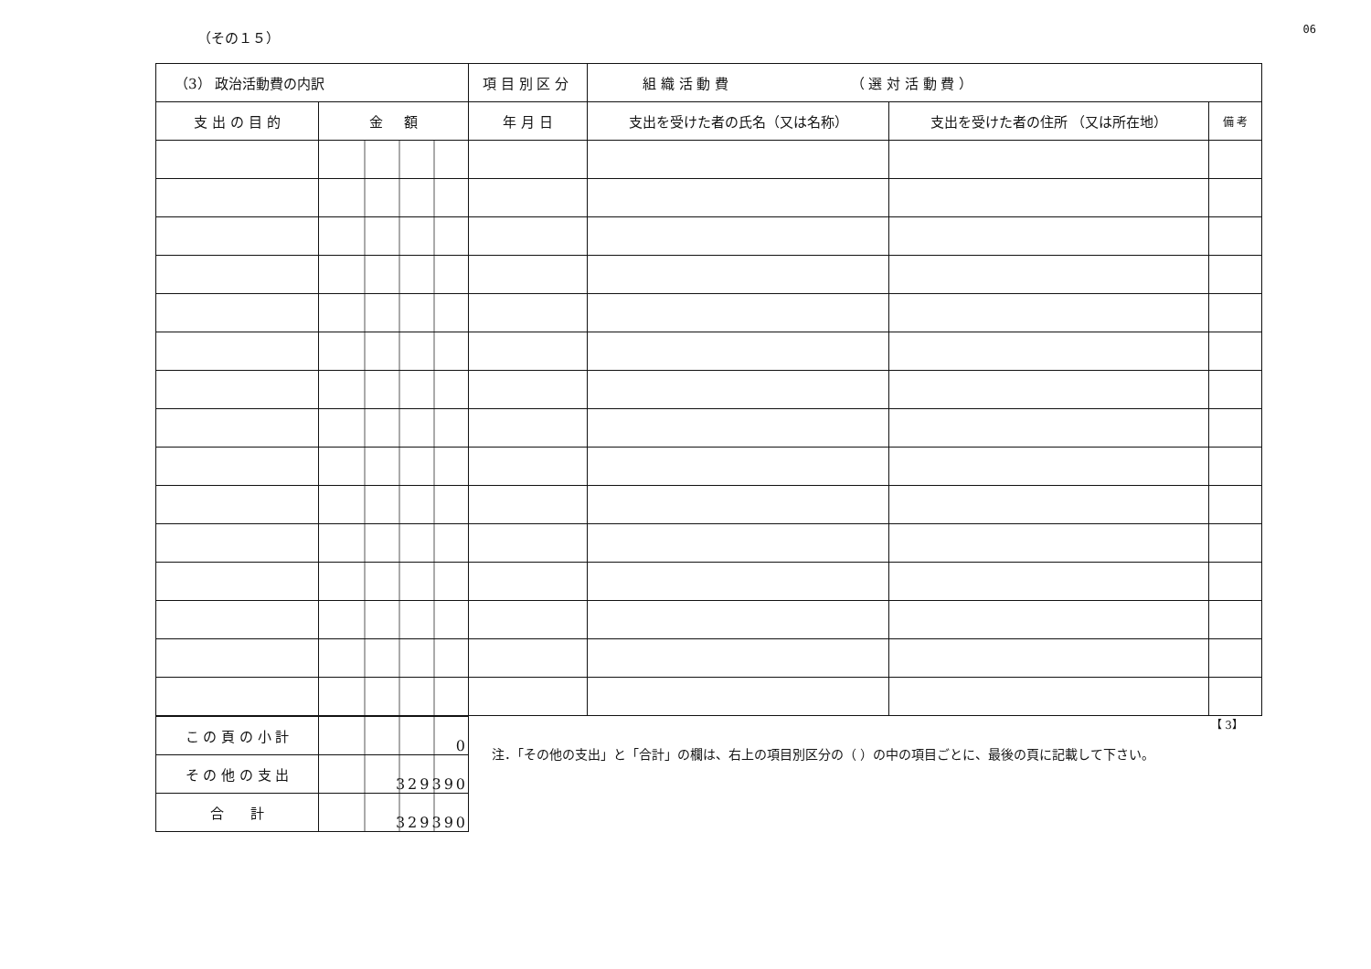（その１５） 06
| （3） 政治活動費の内訳 | | 項 目 別 区 分 | 組 織 活 動 費 （ 選 対 活 動 費 ） | | |
| 支 出 の 目 的 | 金 額 | 年 月 日 | 支出を受けた者の氏名（又は名称） | 支出を受けた者の住所 （又は所在地） | 備 考 |
| こ の 頁 の 小 計 | 0 |
| そ の 他 の 支 出 | 329390 |
| 合 計 | 329390 |
【 3】
注．「その他の支出」と「合計」の欄は、右上の項目別区分の（ ）の中の項目ごとに、最後の頁に記載して下さい。